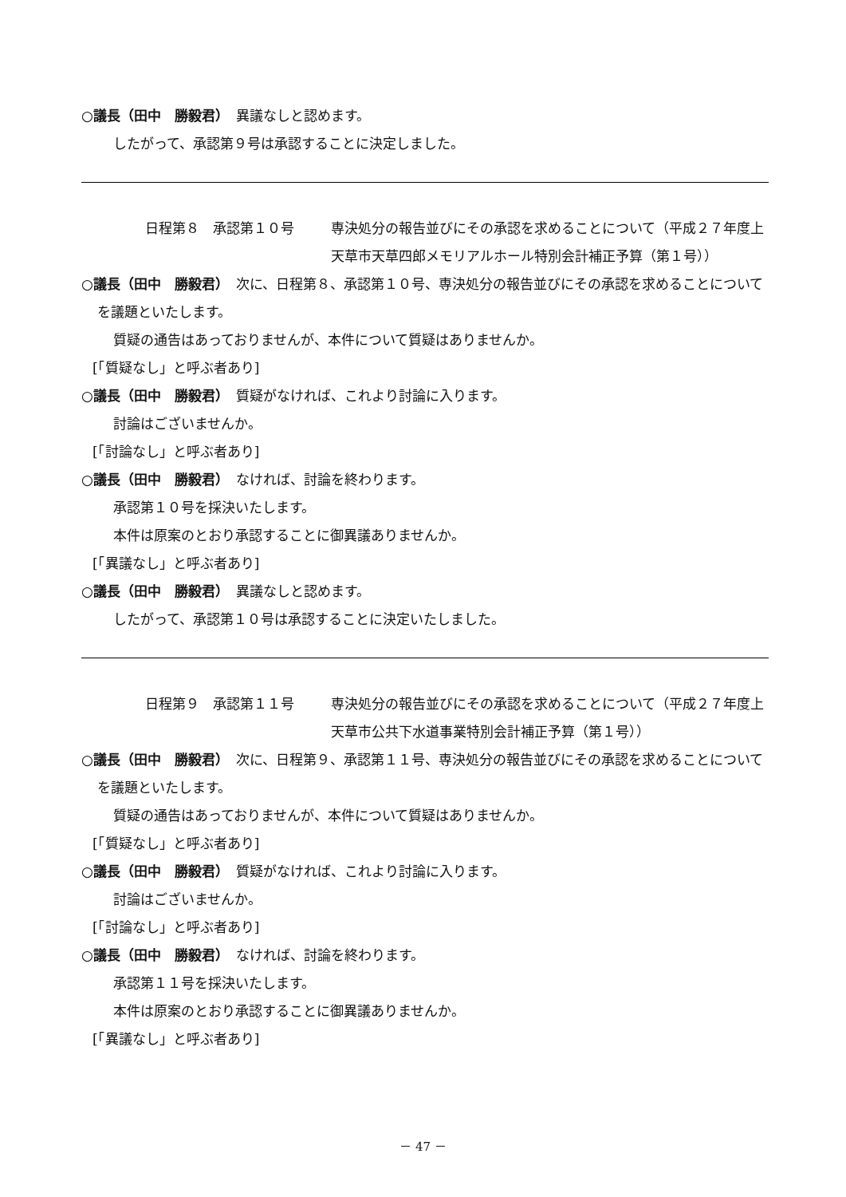○議長（田中　勝毅君）　異議なしと認めます。
したがって、承認第９号は承認することに決定しました。
日程第８　承認第１０号 専決処分の報告並びにその承認を求めることについて（平成２７年度上天草市天草四郎メモリアルホール特別会計補正予算（第１号））
○議長（田中　勝毅君）　次に、日程第８、承認第１０号、専決処分の報告並びにその承認を求めることについてを議題といたします。
質疑の通告はあっておりませんが、本件について質疑はありませんか。
[「質疑なし」と呼ぶ者あり]
○議長（田中　勝毅君）　質疑がなければ、これより討論に入ります。
討論はございませんか。
[「討論なし」と呼ぶ者あり]
○議長（田中　勝毅君）　なければ、討論を終わります。
承認第１０号を採決いたします。
本件は原案のとおり承認することに御異議ありませんか。
[「異議なし」と呼ぶ者あり]
○議長（田中　勝毅君）　異議なしと認めます。
したがって、承認第１０号は承認することに決定いたしました。
日程第９　承認第１１号 専決処分の報告並びにその承認を求めることについて（平成２７年度上天草市公共下水道事業特別会計補正予算（第１号））
○議長（田中　勝毅君）　次に、日程第９、承認第１１号、専決処分の報告並びにその承認を求めることについてを議題といたします。
質疑の通告はあっておりませんが、本件について質疑はありませんか。
[「質疑なし」と呼ぶ者あり]
○議長（田中　勝毅君）　質疑がなければ、これより討論に入ります。
討論はございませんか。
[「討論なし」と呼ぶ者あり]
○議長（田中　勝毅君）　なければ、討論を終わります。
承認第１１号を採決いたします。
本件は原案のとおり承認することに御異議ありませんか。
[「異議なし」と呼ぶ者あり]
－ 47 －